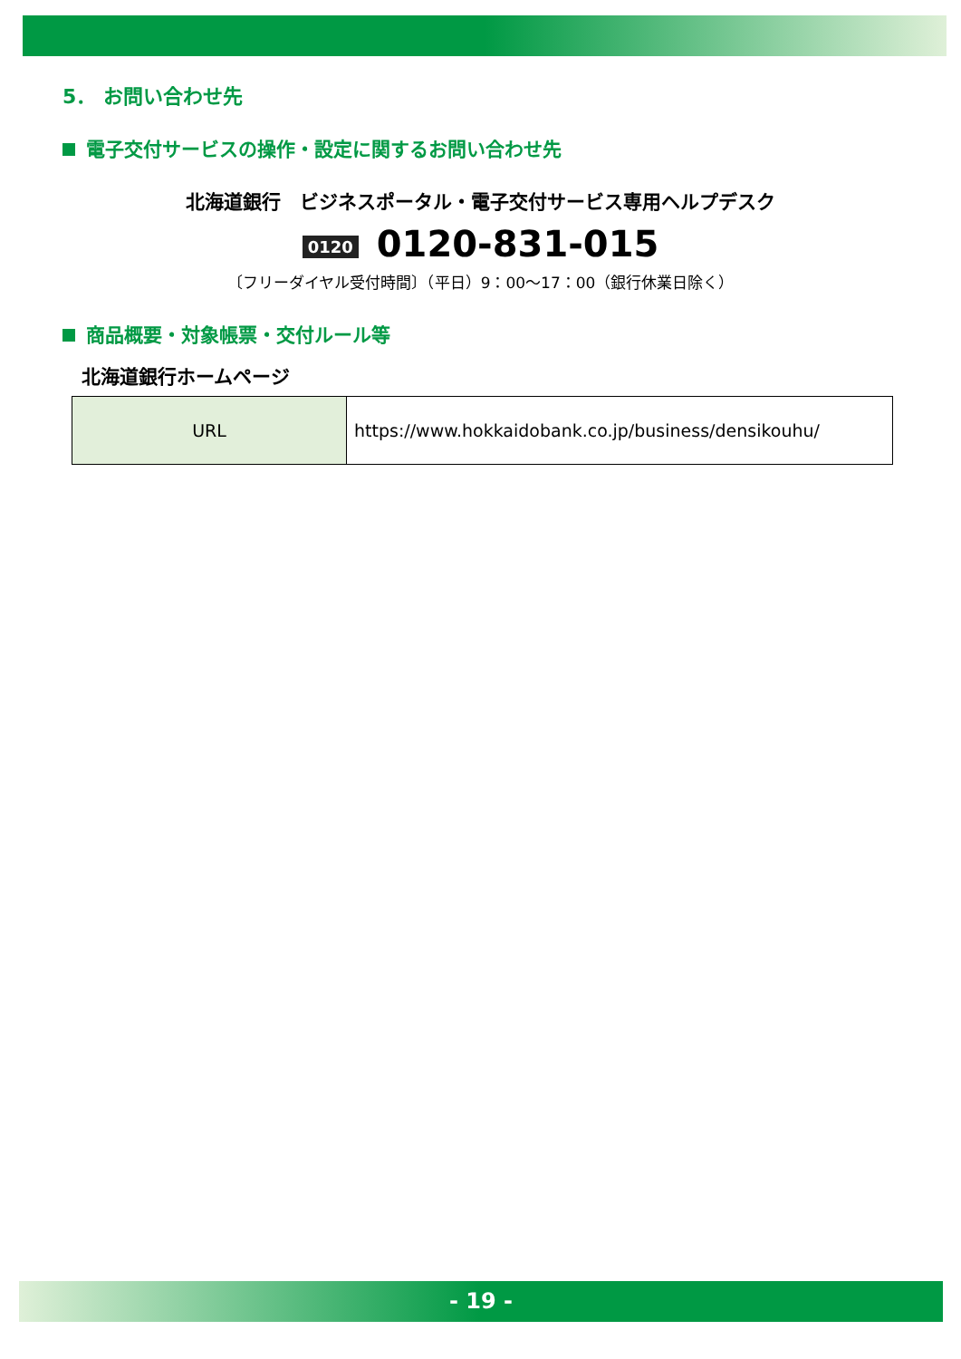5． お問い合わせ先
電子交付サービスの操作・設定に関するお問い合わせ先
北海道銀行　ビジネスポータル・電子交付サービス専用ヘルプデスク
0120 0120-831-015
〔フリーダイヤル受付時間〕（平日）9：00～17：00（銀行休業日除く）
商品概要・対象帳票・交付ルール等
北海道銀行ホームページ
| URL | https://www.hokkaidobank.co.jp/business/densikouhu/ |
- 19 -